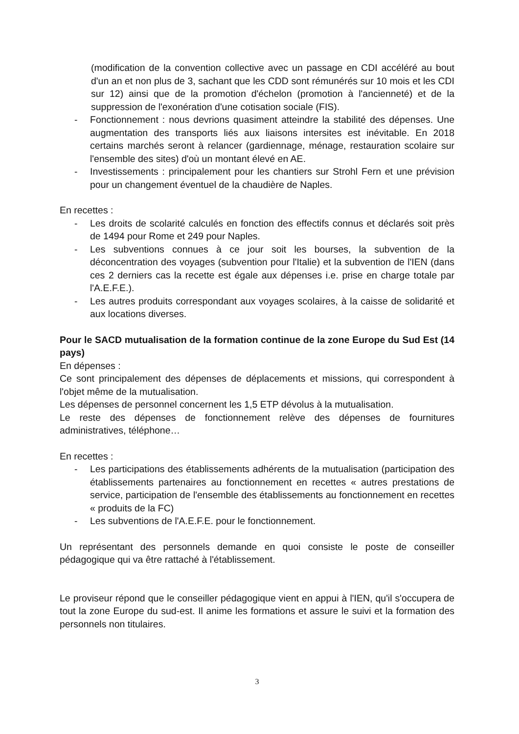(modification de la convention collective avec un passage en CDI accéléré au bout d'un an et non plus de 3, sachant que les CDD sont rémunérés sur 10 mois et les CDI sur 12) ainsi que de la promotion d'échelon (promotion à l'ancienneté) et de la suppression de l'exonération d'une cotisation sociale (FIS).
- Fonctionnement : nous devrions quasiment atteindre la stabilité des dépenses. Une augmentation des transports liés aux liaisons intersites est inévitable. En 2018 certains marchés seront à relancer (gardiennage, ménage, restauration scolaire sur l'ensemble des sites) d'où un montant élevé en AE.
- Investissements : principalement pour les chantiers sur Strohl Fern et une prévision pour un changement éventuel de la chaudière de Naples.
En recettes :
- Les droits de scolarité calculés en fonction des effectifs connus et déclarés soit près de 1494 pour Rome et 249 pour Naples.
- Les subventions connues à ce jour soit les bourses, la subvention de la déconcentration des voyages (subvention pour l'Italie) et la subvention de l'IEN (dans ces 2 derniers cas la recette est égale aux dépenses i.e. prise en charge totale par l'A.E.F.E.).
- Les autres produits correspondant aux voyages scolaires, à la caisse de solidarité et aux locations diverses.
Pour le SACD mutualisation de la formation continue de la zone Europe du Sud Est (14 pays)
En dépenses :
Ce sont principalement des dépenses de déplacements et missions, qui correspondent à l'objet même de la mutualisation.
Les dépenses de personnel concernent les 1,5 ETP dévolus à la mutualisation.
Le reste des dépenses de fonctionnement relève des dépenses de fournitures administratives, téléphone…
En recettes :
- Les participations des établissements adhérents de la mutualisation (participation des établissements partenaires au fonctionnement en recettes « autres prestations de service, participation de l'ensemble des établissements au fonctionnement en recettes « produits de la FC)
- Les subventions de l'A.E.F.E. pour le fonctionnement.
Un représentant des personnels demande en quoi consiste le poste de conseiller pédagogique qui va être rattaché à l'établissement.
Le proviseur répond que le conseiller pédagogique vient en appui à l'IEN, qu'il s'occupera de tout la zone Europe du sud-est. Il anime les formations et assure le suivi et la formation des personnels non titulaires.
3